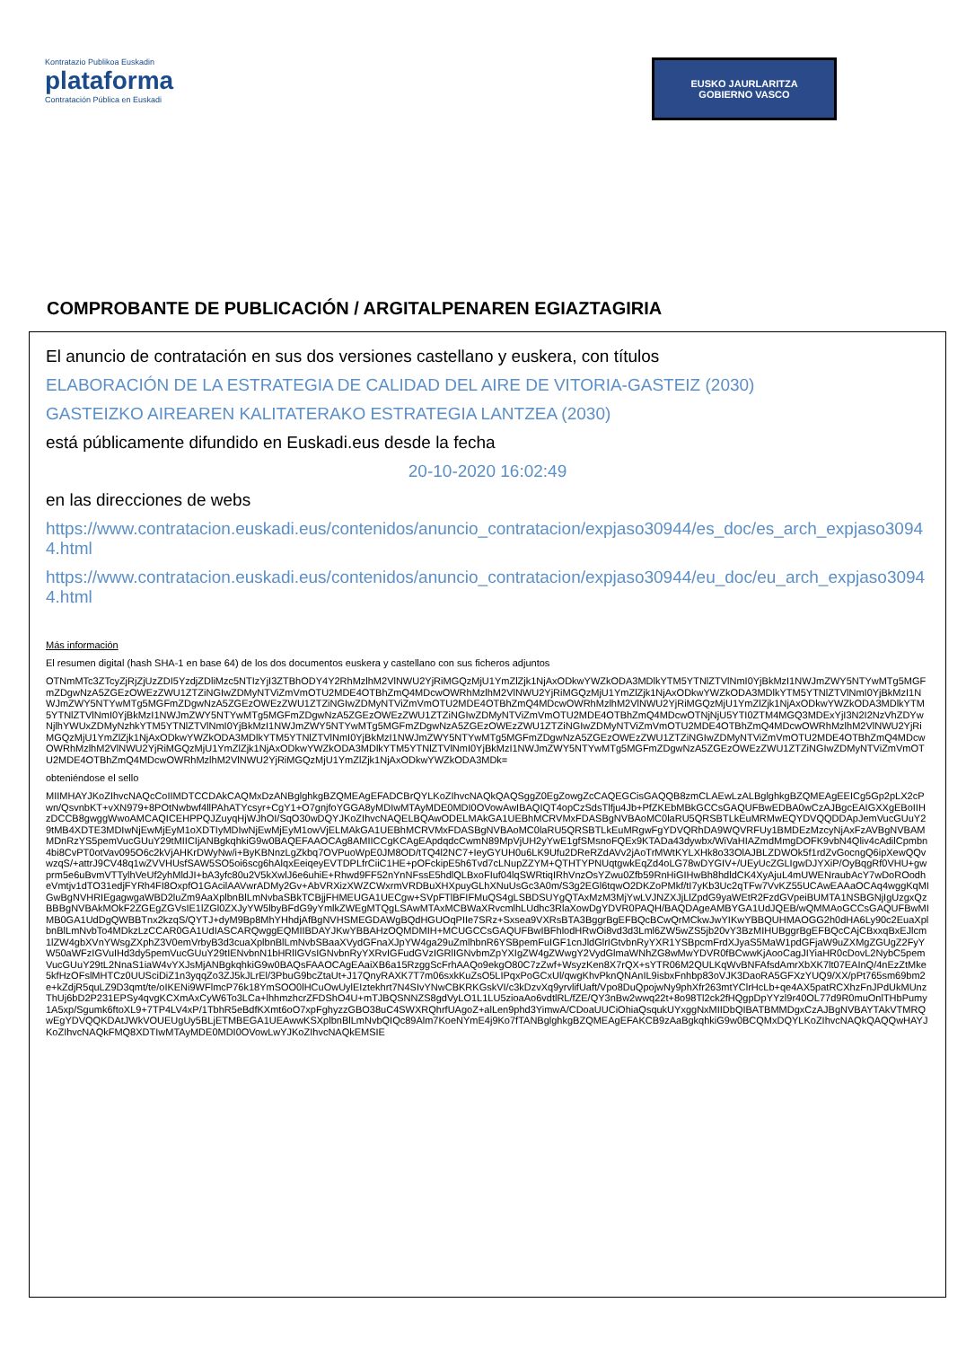Kontratazio Publikoa Euskadin
plataforma
Contratación Pública en Euskadi
EUSKO JAURLARITZA
GOBIERNO VASCO
COMPROBANTE DE PUBLICACIÓN / ARGITALPENAREN EGIAZTAGIRIA
El anuncio de contratación en sus dos versiones castellano y euskera, con títulos
ELABORACIÓN DE LA ESTRATEGIA DE CALIDAD DEL AIRE DE VITORIA-GASTEIZ (2030)
GASTEIZKO AIREAREN KALITATERAKO ESTRATEGIA LANTZEA (2030)
está públicamente difundido en Euskadi.eus desde la fecha
20-10-2020 16:02:49
en las direcciones de webs
https://www.contratacion.euskadi.eus/contenidos/anuncio_contratacion/expjaso30944/es_doc/es_arch_expjaso30944.html
https://www.contratacion.euskadi.eus/contenidos/anuncio_contratacion/expjaso30944/eu_doc/eu_arch_expjaso30944.html
Más información
El resumen digital (hash SHA-1 en base 64) de los dos documentos euskera y castellano con sus ficheros adjuntos
OTNmMTc3ZTcyZjRjZjUzZDI5YzdjZDliMzc5NTIzYjI3ZTBhODY4Y2RhMzlhM2VlNWU2YjRiMGQzMjU1YmZlZjk1NjAxODkwYWZkODA3MDlkYTM5YTNlZTVlNmI0YjBkMzI1NWJmZWY5NTYwMTg5MGFmZDgwNzA5ZGEzOWEzZWU1ZTZiNGIwZDMyNTViZmVmOTU2MDE4OTBhZmQ4MDcwOWRhMzlhM2VlNWU2YjRiMGQzMjU1YmZlZjk1NjAxODkwYWZkODA3MDlkYTM5YTNlZTVlNmI0YjBkMzI1NWJmZWY5NTYwMTg5MGFmZDgwNzA5ZGEzOWEzZWU1ZTZiNGIwZDMyNTViZmVmOTU2MDE4OTBhZmQ4MDcwOWRhMzlhM2VlNWU2YjRiMGQzMjU1YmZlZjk1NjAxODkwYWZkODA3MDlkYTM5YTNlZTVlNmI0YjBkMzI1NWJmZWY5NTYwMTg5MGFmZDgwNzA5ZGEzOWEzZWU1ZTZiNGIwZDMyNTViZmVmOTU2MDE4OTBhZmQ4MDcwOTNjNjU5YTI0ZTM4MGQ3MDExYjI3N2I2NzVhZDYwNjlhYWUxZDMyNzhkYTM5YTNlZTVlNmI0YjBkMzI1NWJmZWY5NTYwMTg5MGFmZDgwNzA5ZGEzOWEzZWU1ZTZiNGIwZDMyNTViZmVmOTU2MDE4OTBhZmQ4MDcwOWRhMzlhM2VlNWU2YjRiMGQzMjU1YmZlZjk1NjAxODkwYWZkODA3MDlkYTM5YTNlZTVlNmI0YjBkMzI1NWJmZWY5NTYwMTg5MGFmZDgwNzA5ZGEzOWEzZWU1ZTZiNGIwZDMyNTViZmVmOTU2MDE4OTBhZmQ4MDcwOWRhMzlhM2VlNWU2YjRiMGQzMjU1YmZlZjk1NjAxODkwYWZkODA3MDlkYTM5YTNlZTVlNmI0YjBkMzI1NWJmZWY5NTYwMTg5MGFmZDgwNzA5ZGEzOWEzZWU1ZTZiNGIwZDMyNTViZmVmOTU2MDE4OTBhZmQ4MDcwOWRhMzlhM2VlNWU2YjRiMGQzMjU1YmZlZjk1NjAxODkwYWZkODA3MDk=
obteniéndose el sello
MIIMHAYJKoZIhvcNAQcCoIIMDTCCDAkCAQMxDzANBglghkgBZQMEAgEFADCBrQYLKoZIhvcNAQkQAQSggZ0EgZowgZcCAQEGCisGAQQB8zmCLAEwLzALBglghkgBZQMEAgEEICg5Gp2pLX2cPwn/QsvnbKT+vXN979+8POtNwbwf4llPAhATYcsyr+CgY1+O7gnjfoYGGA8yMDIwMTAyMDE0MDI0OVowAwIBAQIQT4opCzSdsTlfju4Jb+PfZKEbMBkGCCsGAQUFBwEDBA0wCzAJBgcEAIGXXgEBoIIHzDCCB8gwggWwoAMCAQICEHPPQJZuyqHjWJhOI/SqO30wDQYJKoZIhvcNAQELBQAwODELMAkGA1UEBhMCRVMxFDASBgNVBAoMC0laRU5QRSBTLkEuMRMwEQYDVQQDDApJemVucGUuY29tMB4XDTE3MDIwNjEwMjEyM1oXDTIyMDIwNjEwMjEyM1owVjELMAkGA1UEBhMCRVMxFDASBgNVBAoMC0laRU5QRSBTLkEuMRgwFgYDVQRhDA9WQVRFUy1BMDEzMzcyNjAxFzAVBgNVBAMMDnRzYS5pemVucGUuY29tMIICIjANBgkqhkiG9w0BAQEFAAOCAg8AMIICCgKCAgEApdqdcCwmN89MpVjUH2yYwE1gfSMsnoFQEx9KTADa43dywbx/WiVaHIAZmdMmgDOFK9vbN4Qliv4cAdilCpmbn4bi8CvPT0otVav095O6c2kVjAHKrDWyNw/i+ByKBNnzLgZkbq7OVPuoWpE0JM8OD/tTQ4l2NC7+IeyGYUH0u6LK9Ufu2DReRZdAVv2jAoTrMWtKYLXHk8o33OlAJBLZDWOk5f1rdZvGocngQ6ipXewQQvwzqS/+attrJ9CV48q1wZVVHUsfSAW5SO5oi6scg6hAlqxEeiqeyEVTDPLfrCiiC1HE+pOFckipE5h6Tvd7cLNupZZYM+QTHTYPNUqtgwkEqZd4oLG78wDYGIV+/UEyUcZGLIgwDJYXiP/OyBqgRf0VHU+gwprm5e6uBvmVTTylhVeUf2yhMldJI+bA3yfc80u2V5kXwlJ6e6uhiE+Rhwd9FF52nYnNFssE5hdlQLBxoFIuf04lqSWRtiqIRhVnzOsYZwu0Zfb59RnHiGIHwBh8hdldCK4XyAjuL4mUWENraubAcY7wDoROodheVmtjv1dTO31edjFYRh4FI8OxpfO1GAcilAAVwrADMy2Gv+AbVRXizXWZCWxrmVRDBuXHXpuyGLhXNuUsGc3A0m/S3g2EGl6tqwO2DKZoPMkf/tI7yKb3Uc2qTFw7VvKZ55UCAwEAAaOCAq4wggKqMIGwBgNVHRIEgagwgaWBD2luZm9AaXplbnBlLmNvbaSBkTCBjjFHMEUGA1UECgw+SVpFTlBFIFMuQS4gLSBDSUYgQTAxMzM3MjYwLVJNZXJjLlZpdG9yaWEtR2FzdGVpeiBUMTA1NSBGNjIgUzgxQzBBBgNVBAkMOkF2ZGEgZGVsIE1lZGl0ZXJyYW5lbyBFdG9yYmlkZWEgMTQgLSAwMTAxMCBWaXRvcmlhLUdhc3RlaXowDgYDVR0PAQH/BAQDAgeAMBYGA1UdJQEB/wQMMAoGCCsGAQUFBwMIMB0GA1UdDgQWBBTnx2kzqS/QYTJ+dyM9Bp8MhYHhdjAfBgNVHSMEGDAWgBQdHGUOqPIIe7SRz+Sxsea9VXRsBTA3BggrBgEFBQcBCwQrMCkwJwYIKwYBBQUHMAOGG2h0dHA6Ly90c2EuaXplbnBlLmNvbTo4MDkzLzCCAR0GA1UdIASCARQwggEQMIIBDAYJKwYBBAHzOQMDMIH+MCUGCCsGAQUFBwIBFhlodHRwOi8vd3d3Lml6ZW5wZS5jb20vY3BzMIHUBggrBgEFBQcCAjCBxxqBxEJlcm1lZW4gbXVnYWsgZXphZ3V0emVrbyB3d3cuaXplbnBlLmNvbSBaaXVydGFnaXJpYW4ga29uZmlhbnR6YSBpemFuIGF1cnJldGlrIGtvbnRyYXR1YSBpcmFrdXJyaS5MaW1pdGFjaW9uZXMgZGUgZ2FyYW50aWFzIGVuIHd3dy5pemVucGUuY29tIENvbnN1bHRlIGVsIGNvbnRyYXRvIGFudGVzIGRlIGNvbmZpYXIgZW4gZWwgY2VydGlmaWNhZG8wMwYDVR0fBCwwKjAooCagJIYiaHR0cDovL2NybC5pemVucGUuY29tL2NnaS1iaW4vYXJsMjANBgkqhkiG9w0BAQsFAAOCAgEAaiXB6a15RzggScFrhAAQo9ekgO80C7zZwf+WsyzKen8X7rQX+sYTR06M2QULKqWvBNFAfsdAmrXbXK7lt07EAInQ/4nEzZtMke5kfHzOFslMHTCz0UUSciDiZ1n3yqqZo3ZJ5kJLrEl/3PbuG9bcZtaUt+J17QnyRAXK7T7m06sxkKuZsO5LIPqxPoGCxUl/qwgKhvPknQNAnIL9isbxFnhbp83oVJK3DaoRA5GFXzYUQ9/XX/pPt765sm69bm2e+kZdjR5quLZ9D3qmt/te/oIKENi9WFlmcP76k18YmSOO0lHCuOwUylEIztekhrt7N4SIvYNwCBKRKGskVI/c3kDzvXq9yrvlifUaft/Vpo8DuQpojwNy9phXfr263mtYClrHcLb+qe4AX5patRCXhzFnJPdUkMUnzThUj6bD2P231EPSy4qvgKCXmAxCyW6To3LCa+lhhmzhcrZFDShO4U+mTJBQSNNZS8gdVyLO1L1LU5zioaAo6vdtlRL/fZE/QY3nBw2wwq22t+8o98Tl2ck2fHQgpDpYYzl9r40OL77d9R0muOnlTHbPumy1A5xp/Sgumk6ftoXL9+7TP4LV4xP/1TbhR5eBdfKXmt6oO7xpFghyzzGBO38uC4SWXRQhrfUAgoZ+alLen9phd3YimwA/CDoaUUCiOhiaQsqukUYxggNxMIIDbQIBATBMMDgxCzAJBgNVBAYTAkVTMRQwEgYDVQQKDAtJWkVOUEUgUy5BLjETMBEGA1UEAwwKSXplbnBlLmNvbQIQc89Alm7KoeNYmE4j9Ko7fTANBglghkgBZQMEAgEFAKCB9zAaBgkqhkiG9w0BCQMxDQYLKoZIhvcNAQkQAQQwHAYJKoZIhvcNAQkFMQ8XDTIwMTAyMDE0MDI0OVowLwYJKoZIhvcNAQkEMSIE